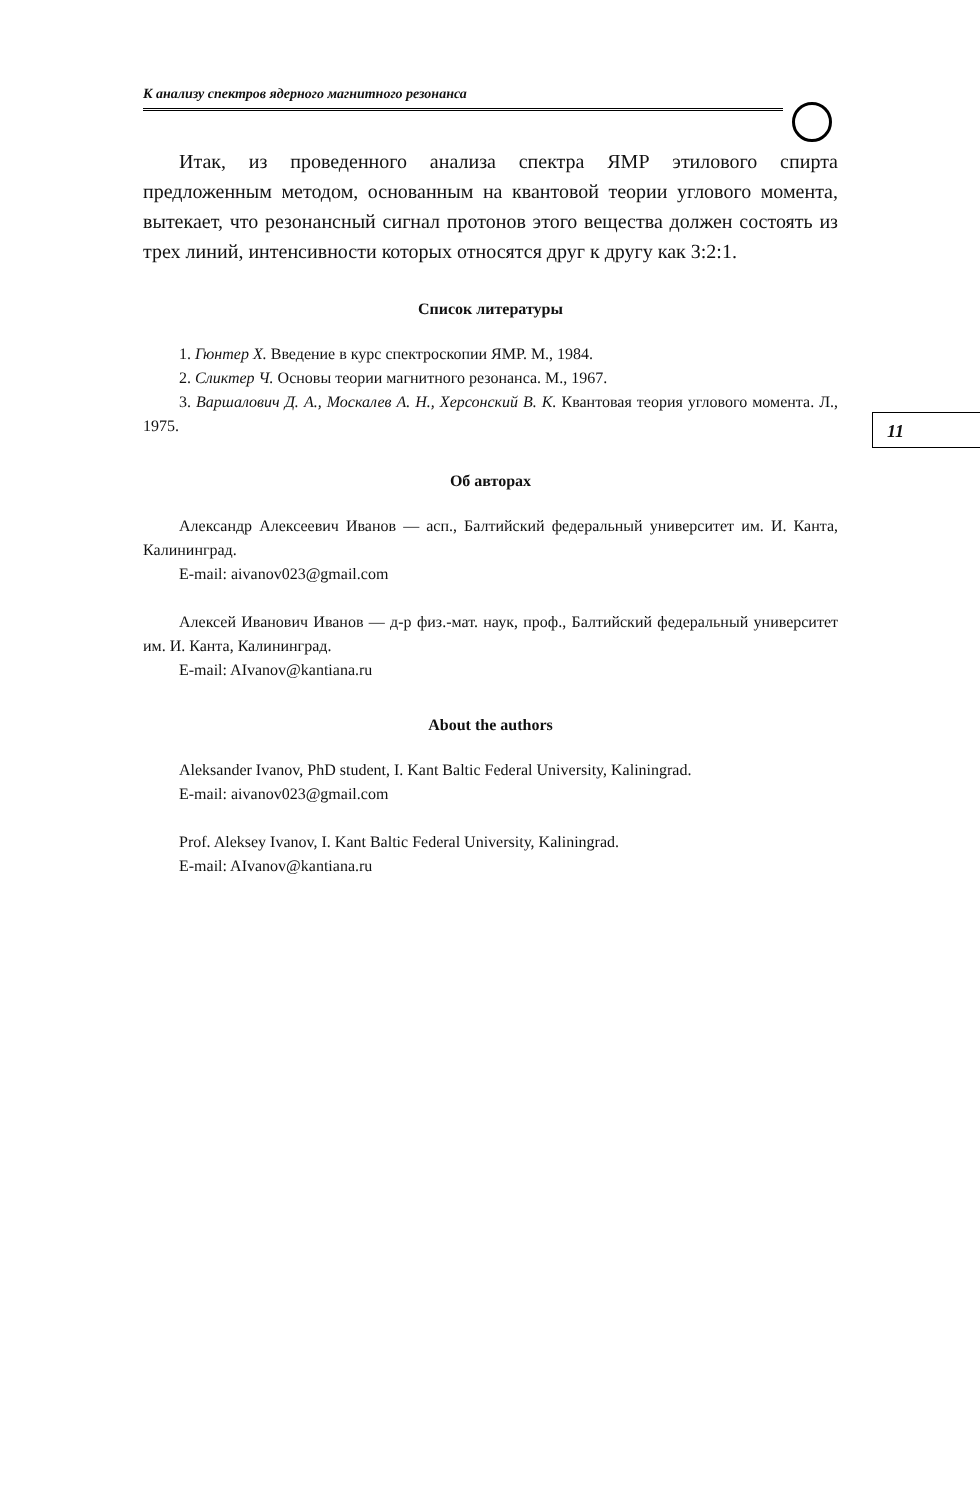К анализу спектров ядерного магнитного резонанса
11
Итак, из проведенного анализа спектра ЯМР этилового спирта предложенным методом, основанным на квантовой теории углового момента, вытекает, что резонансный сигнал протонов этого вещества должен состоять из трех линий, интенсивности которых относятся друг к другу как 3:2:1.
Список литературы
1. Гюнтер Х. Введение в курс спектроскопии ЯМР. М., 1984.
2. Сликтер Ч. Основы теории магнитного резонанса. М., 1967.
3. Варшалович Д. А., Москалев А. Н., Херсонский В. К. Квантовая теория углового момента. Л., 1975.
Об авторах
Александр Алексеевич Иванов — асп., Балтийский федеральный университет им. И. Канта, Калининград.
E-mail: aivanov023@gmail.com
Алексей Иванович Иванов — д-р физ.-мат. наук, проф., Балтийский федеральный университет им. И. Канта, Калининград.
E-mail: AIvanov@kantiana.ru
About the authors
Aleksander Ivanov, PhD student, I. Kant Baltic Federal University, Kaliningrad.
E-mail: aivanov023@gmail.com
Prof. Aleksey Ivanov, I. Kant Baltic Federal University, Kaliningrad.
E-mail: AIvanov@kantiana.ru